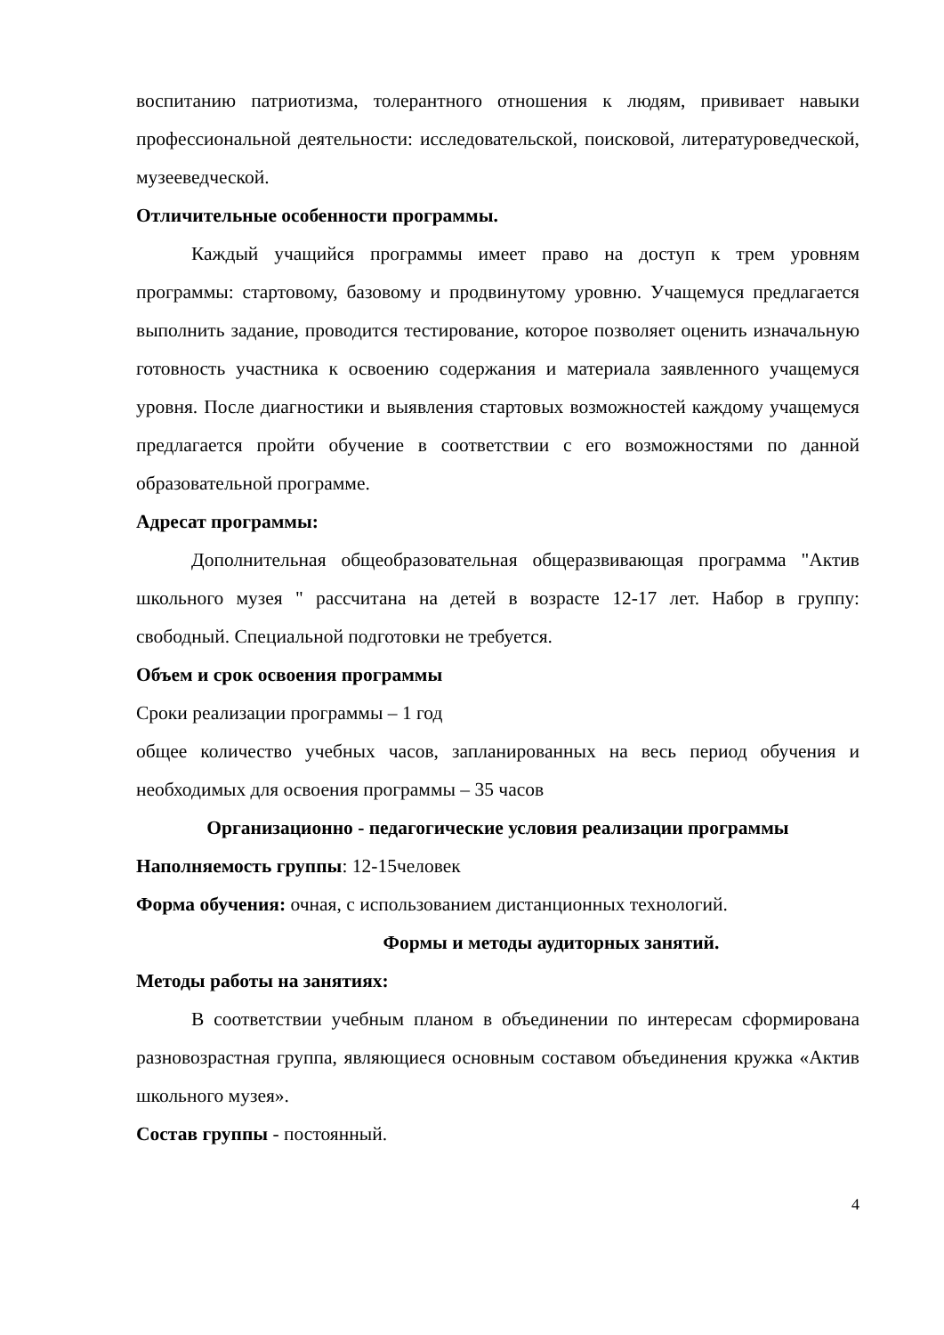воспитанию патриотизма, толерантного отношения к людям, прививает навыки профессиональной деятельности: исследовательской, поисковой, литературоведческой, музееведческой.
Отличительные особенности программы.
Каждый учащийся программы имеет право на доступ к трем уровням программы: стартовому, базовому и продвинутому уровню. Учащемуся предлагается выполнить задание, проводится тестирование, которое позволяет оценить изначальную готовность участника к освоению содержания и материала заявленного учащемуся уровня. После диагностики и выявления стартовых возможностей каждому учащемуся предлагается пройти обучение в соответствии с его возможностями по данной образовательной программе.
Адресат программы:
Дополнительная общеобразовательная общеразвивающая программа "Актив школьного музея " рассчитана на детей в возрасте 12-17 лет. Набор в группу: свободный. Специальной подготовки не требуется.
Объем и срок освоения программы
Сроки реализации программы – 1 год
общее количество учебных часов, запланированных на весь период обучения и необходимых для освоения программы – 35 часов
Организационно - педагогические условия реализации программы
Наполняемость группы: 12-15человек
Форма обучения: очная, с использованием дистанционных технологий.
Формы и методы аудиторных занятий.
Методы работы на занятиях:
В соответствии учебным планом в объединении по интересам сформирована разновозрастная группа, являющиеся основным составом объединения кружка «Актив школьного музея».
Состав группы - постоянный.
4